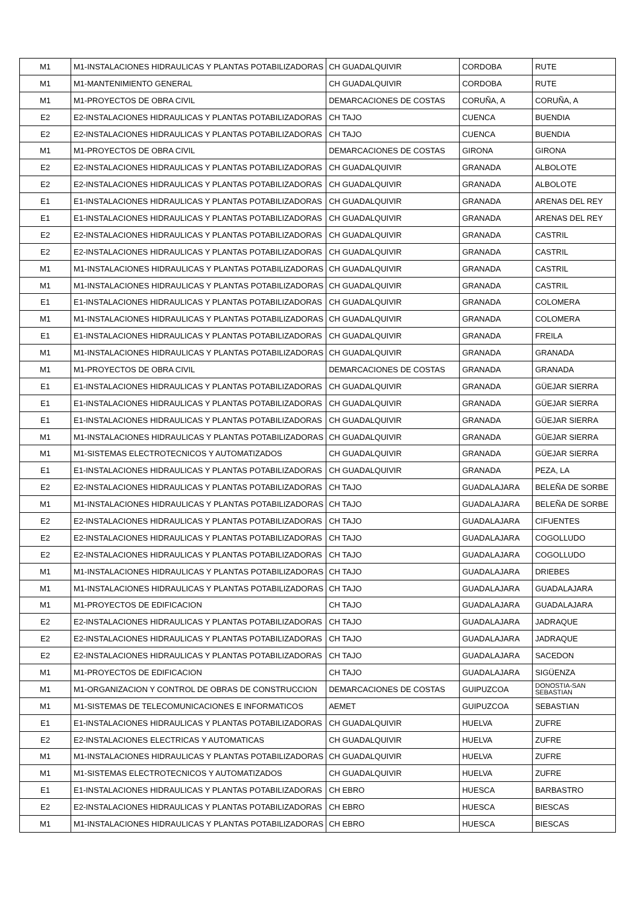| M1 | M1-INSTALACIONES HIDRAULICAS Y PLANTAS POTABILIZADORAS | CH GUADALQUIVIR | CORDOBA | RUTE |
| M1 | M1-MANTENIMIENTO GENERAL | CH GUADALQUIVIR | CORDOBA | RUTE |
| M1 | M1-PROYECTOS DE OBRA CIVIL | DEMARCACIONES DE COSTAS | CORUÑA, A | CORUÑA, A |
| E2 | E2-INSTALACIONES HIDRAULICAS Y PLANTAS POTABILIZADORAS | CH TAJO | CUENCA | BUENDIA |
| E2 | E2-INSTALACIONES HIDRAULICAS Y PLANTAS POTABILIZADORAS | CH TAJO | CUENCA | BUENDIA |
| M1 | M1-PROYECTOS DE OBRA CIVIL | DEMARCACIONES DE COSTAS | GIRONA | GIRONA |
| E2 | E2-INSTALACIONES HIDRAULICAS Y PLANTAS POTABILIZADORAS | CH GUADALQUIVIR | GRANADA | ALBOLOTE |
| E2 | E2-INSTALACIONES HIDRAULICAS Y PLANTAS POTABILIZADORAS | CH GUADALQUIVIR | GRANADA | ALBOLOTE |
| E1 | E1-INSTALACIONES HIDRAULICAS Y PLANTAS POTABILIZADORAS | CH GUADALQUIVIR | GRANADA | ARENAS DEL REY |
| E1 | E1-INSTALACIONES HIDRAULICAS Y PLANTAS POTABILIZADORAS | CH GUADALQUIVIR | GRANADA | ARENAS DEL REY |
| E2 | E2-INSTALACIONES HIDRAULICAS Y PLANTAS POTABILIZADORAS | CH GUADALQUIVIR | GRANADA | CASTRIL |
| E2 | E2-INSTALACIONES HIDRAULICAS Y PLANTAS POTABILIZADORAS | CH GUADALQUIVIR | GRANADA | CASTRIL |
| M1 | M1-INSTALACIONES HIDRAULICAS Y PLANTAS POTABILIZADORAS | CH GUADALQUIVIR | GRANADA | CASTRIL |
| M1 | M1-INSTALACIONES HIDRAULICAS Y PLANTAS POTABILIZADORAS | CH GUADALQUIVIR | GRANADA | CASTRIL |
| E1 | E1-INSTALACIONES HIDRAULICAS Y PLANTAS POTABILIZADORAS | CH GUADALQUIVIR | GRANADA | COLOMERA |
| M1 | M1-INSTALACIONES HIDRAULICAS Y PLANTAS POTABILIZADORAS | CH GUADALQUIVIR | GRANADA | COLOMERA |
| E1 | E1-INSTALACIONES HIDRAULICAS Y PLANTAS POTABILIZADORAS | CH GUADALQUIVIR | GRANADA | FREILA |
| M1 | M1-INSTALACIONES HIDRAULICAS Y PLANTAS POTABILIZADORAS | CH GUADALQUIVIR | GRANADA | GRANADA |
| M1 | M1-PROYECTOS DE OBRA CIVIL | DEMARCACIONES DE COSTAS | GRANADA | GRANADA |
| E1 | E1-INSTALACIONES HIDRAULICAS Y PLANTAS POTABILIZADORAS | CH GUADALQUIVIR | GRANADA | GÜEJAR SIERRA |
| E1 | E1-INSTALACIONES HIDRAULICAS Y PLANTAS POTABILIZADORAS | CH GUADALQUIVIR | GRANADA | GÜEJAR SIERRA |
| E1 | E1-INSTALACIONES HIDRAULICAS Y PLANTAS POTABILIZADORAS | CH GUADALQUIVIR | GRANADA | GÜEJAR SIERRA |
| M1 | M1-INSTALACIONES HIDRAULICAS Y PLANTAS POTABILIZADORAS | CH GUADALQUIVIR | GRANADA | GÜEJAR SIERRA |
| M1 | M1-SISTEMAS ELECTROTECNICOS Y AUTOMATIZADOS | CH GUADALQUIVIR | GRANADA | GÜEJAR SIERRA |
| E1 | E1-INSTALACIONES HIDRAULICAS Y PLANTAS POTABILIZADORAS | CH GUADALQUIVIR | GRANADA | PEZA, LA |
| E2 | E2-INSTALACIONES HIDRAULICAS Y PLANTAS POTABILIZADORAS | CH TAJO | GUADALAJARA | BELEÑA DE SORBE |
| M1 | M1-INSTALACIONES HIDRAULICAS Y PLANTAS POTABILIZADORAS | CH TAJO | GUADALAJARA | BELEÑA DE SORBE |
| E2 | E2-INSTALACIONES HIDRAULICAS Y PLANTAS POTABILIZADORAS | CH TAJO | GUADALAJARA | CIFUENTES |
| E2 | E2-INSTALACIONES HIDRAULICAS Y PLANTAS POTABILIZADORAS | CH TAJO | GUADALAJARA | COGOLLUDO |
| E2 | E2-INSTALACIONES HIDRAULICAS Y PLANTAS POTABILIZADORAS | CH TAJO | GUADALAJARA | COGOLLUDO |
| M1 | M1-INSTALACIONES HIDRAULICAS Y PLANTAS POTABILIZADORAS | CH TAJO | GUADALAJARA | DRIEBES |
| M1 | M1-INSTALACIONES HIDRAULICAS Y PLANTAS POTABILIZADORAS | CH TAJO | GUADALAJARA | GUADALAJARA |
| M1 | M1-PROYECTOS DE EDIFICACION | CH TAJO | GUADALAJARA | GUADALAJARA |
| E2 | E2-INSTALACIONES HIDRAULICAS Y PLANTAS POTABILIZADORAS | CH TAJO | GUADALAJARA | JADRAQUE |
| E2 | E2-INSTALACIONES HIDRAULICAS Y PLANTAS POTABILIZADORAS | CH TAJO | GUADALAJARA | JADRAQUE |
| E2 | E2-INSTALACIONES HIDRAULICAS Y PLANTAS POTABILIZADORAS | CH TAJO | GUADALAJARA | SACEDON |
| M1 | M1-PROYECTOS DE EDIFICACION | CH TAJO | GUADALAJARA | SIGÜENZA |
| M1 | M1-ORGANIZACION Y CONTROL DE OBRAS DE CONSTRUCCION | DEMARCACIONES DE COSTAS | GUIPUZCOA | DONOSTIA-SAN SEBASTIAN |
| M1 | M1-SISTEMAS DE TELECOMUNICACIONES E INFORMATICOS | AEMET | GUIPUZCOA | SEBASTIAN |
| E1 | E1-INSTALACIONES HIDRAULICAS Y PLANTAS POTABILIZADORAS | CH GUADALQUIVIR | HUELVA | ZUFRE |
| E2 | E2-INSTALACIONES ELECTRICAS Y AUTOMATICAS | CH GUADALQUIVIR | HUELVA | ZUFRE |
| M1 | M1-INSTALACIONES HIDRAULICAS Y PLANTAS POTABILIZADORAS | CH GUADALQUIVIR | HUELVA | ZUFRE |
| M1 | M1-SISTEMAS ELECTROTECNICOS Y AUTOMATIZADOS | CH GUADALQUIVIR | HUELVA | ZUFRE |
| E1 | E1-INSTALACIONES HIDRAULICAS Y PLANTAS POTABILIZADORAS | CH EBRO | HUESCA | BARBASTRO |
| E2 | E2-INSTALACIONES HIDRAULICAS Y PLANTAS POTABILIZADORAS | CH EBRO | HUESCA | BIESCAS |
| M1 | M1-INSTALACIONES HIDRAULICAS Y PLANTAS POTABILIZADORAS | CH EBRO | HUESCA | BIESCAS |